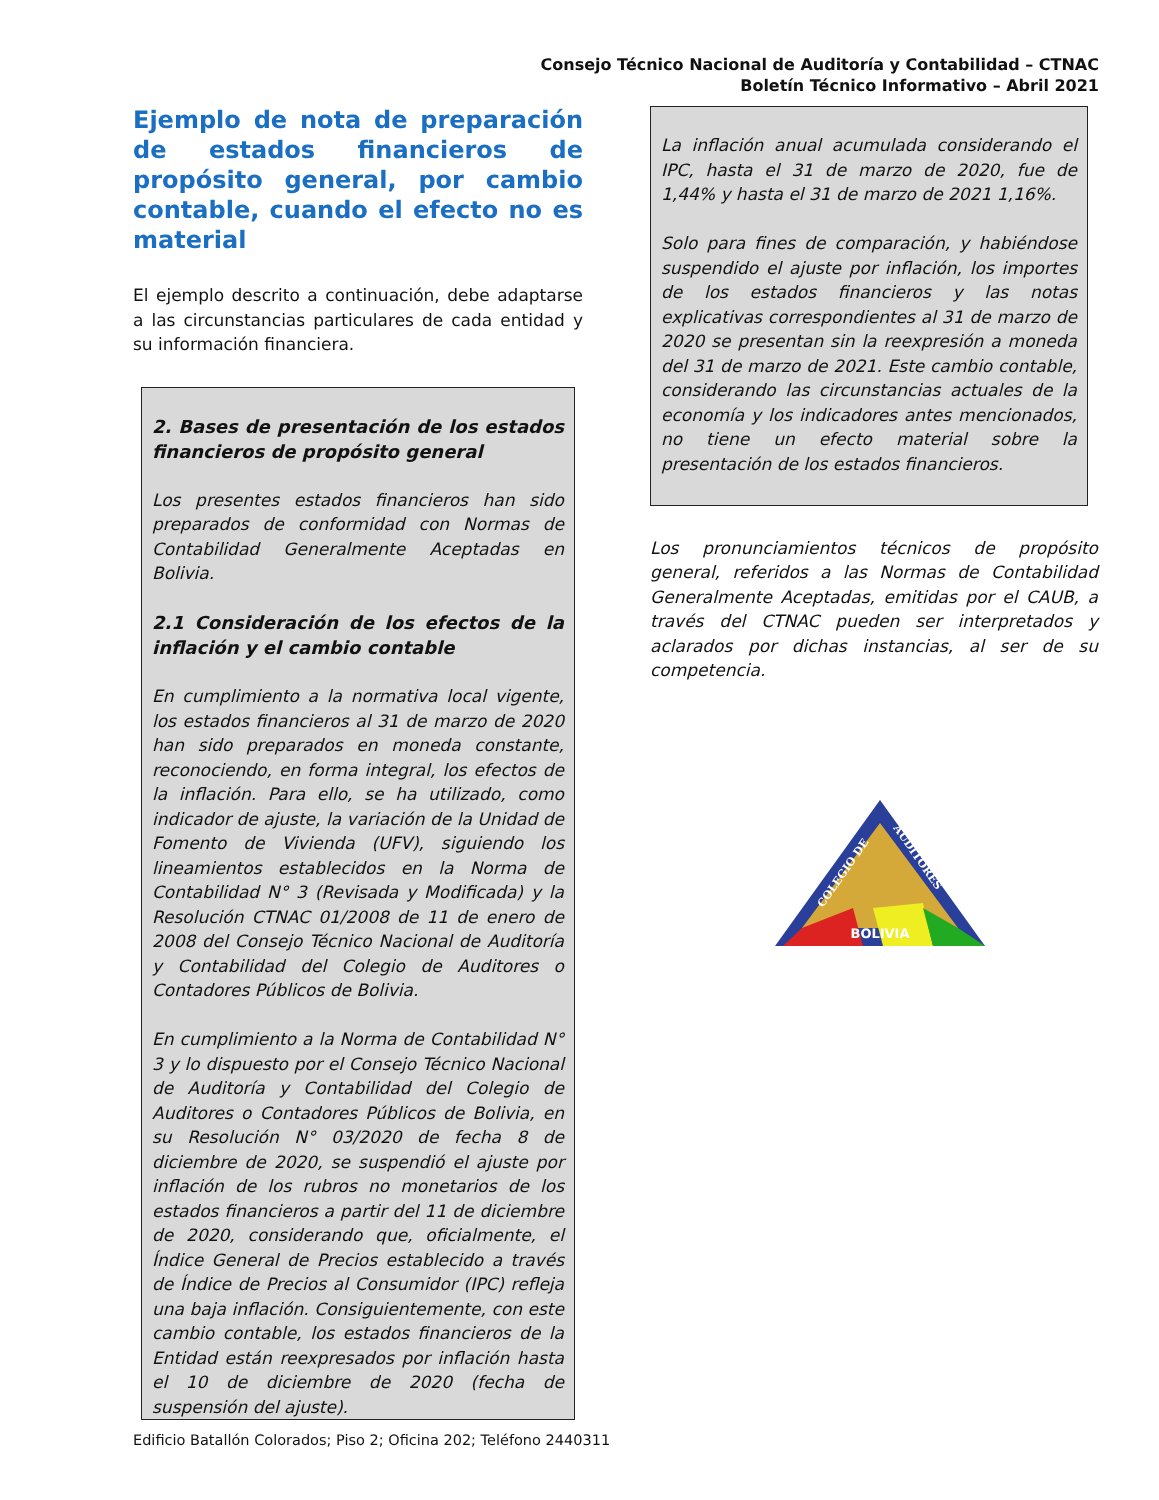Consejo Técnico Nacional de Auditoría y Contabilidad – CTNAC
Boletín Técnico Informativo – Abril 2021
Ejemplo de nota de preparación de estados financieros de propósito general, por cambio contable, cuando el efecto no es material
El ejemplo descrito a continuación, debe adaptarse a las circunstancias particulares de cada entidad y su información financiera.
2. Bases de presentación de los estados financieros de propósito general
Los presentes estados financieros han sido preparados de conformidad con Normas de Contabilidad Generalmente Aceptadas en Bolivia.
2.1 Consideración de los efectos de la inflación y el cambio contable
En cumplimiento a la normativa local vigente, los estados financieros al 31 de marzo de 2020 han sido preparados en moneda constante, reconociendo, en forma integral, los efectos de la inflación. Para ello, se ha utilizado, como indicador de ajuste, la variación de la Unidad de Fomento de Vivienda (UFV), siguiendo los lineamientos establecidos en la Norma de Contabilidad N° 3 (Revisada y Modificada) y la Resolución CTNAC 01/2008 de 11 de enero de 2008 del Consejo Técnico Nacional de Auditoría y Contabilidad del Colegio de Auditores o Contadores Públicos de Bolivia.
En cumplimiento a la Norma de Contabilidad N° 3 y lo dispuesto por el Consejo Técnico Nacional de Auditoría y Contabilidad del Colegio de Auditores o Contadores Públicos de Bolivia, en su Resolución N° 03/2020 de fecha 8 de diciembre de 2020, se suspendió el ajuste por inflación de los rubros no monetarios de los estados financieros a partir del 11 de diciembre de 2020, considerando que, oficialmente, el Índice General de Precios establecido a través de Índice de Precios al Consumidor (IPC) refleja una baja inflación. Consiguientemente, con este cambio contable, los estados financieros de la Entidad están reexpresados por inflación hasta el 10 de diciembre de 2020 (fecha de suspensión del ajuste).
La inflación anual acumulada considerando el IPC, hasta el 31 de marzo de 2020, fue de 1,44% y hasta el 31 de marzo de 2021 1,16%.
Solo para fines de comparación, y habiéndose suspendido el ajuste por inflación, los importes de los estados financieros y las notas explicativas correspondientes al 31 de marzo de 2020 se presentan sin la reexpresión a moneda del 31 de marzo de 2021. Este cambio contable, considerando las circunstancias actuales de la economía y los indicadores antes mencionados, no tiene un efecto material sobre la presentación de los estados financieros.
Los pronunciamientos técnicos de propósito general, referidos a las Normas de Contabilidad Generalmente Aceptadas, emitidas por el CAUB, a través del CTNAC pueden ser interpretados y aclarados por dichas instancias, al ser de su competencia.
BOLIVIA
COLEGIO DE
AUDITORES
Edificio Batallón Colorados; Piso 2; Oficina 202; Teléfono 2440311